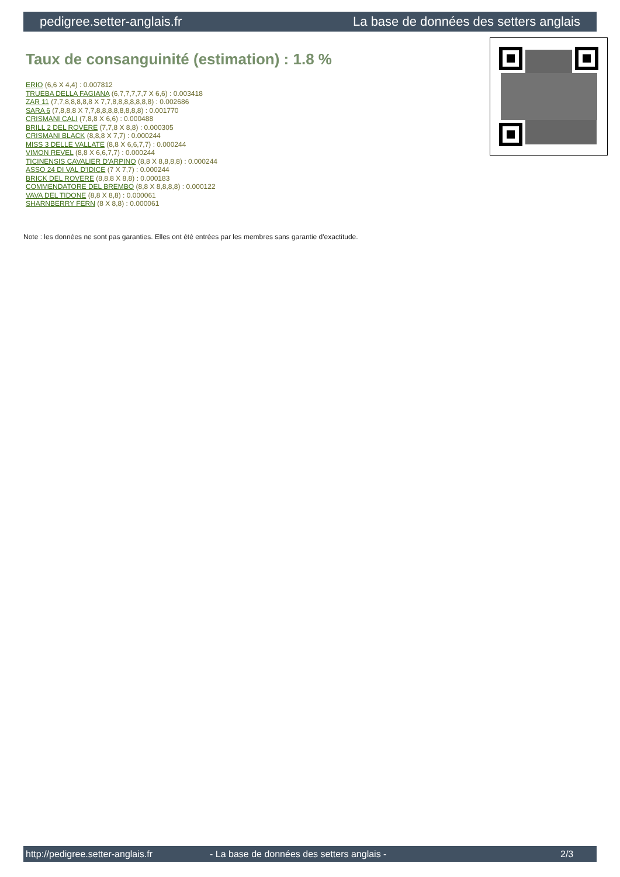pedigree.setter-anglais.fr La base de données des setters anglais
Taux de consanguinité (estimation) : 1.8 %
ERIO (6,6 X 4,4) : 0.007812
TRUEBA DELLA FAGIANA (6,7,7,7,7,7 X 6,6) : 0.003418
ZAR 11 (7,7,8,8,8,8,8 X 7,7,8,8,8,8,8,8,8) : 0.002686
SARA 6 (7,8,8,8 X 7,7,8,8,8,8,8,8,8,8) : 0.001770
CRISMANI CALI (7,8,8 X 6,6) : 0.000488
BRILL 2 DEL ROVERE (7,7,8 X 8,8) : 0.000305
CRISMANI BLACK (8,8,8 X 7,7) : 0.000244
MISS 3 DELLE VALLATE (8,8 X 6,6,7,7) : 0.000244
VIMON REVEL (8,8 X 6,6,7,7) : 0.000244
TICINENSIS CAVALIER D'ARPINO (8,8 X 8,8,8,8) : 0.000244
ASSO 24 DI VAL D'IDICE (7 X 7,7) : 0.000244
BRICK DEL ROVERE (8,8,8 X 8,8) : 0.000183
COMMENDATORE DEL BREMBO (8,8 X 8,8,8,8) : 0.000122
VAVA DEL TIDONE (8,8 X 8,8) : 0.000061
SHARNBERRY FERN (8 X 8,8) : 0.000061
Note : les données ne sont pas garanties. Elles ont été entrées par les membres sans garantie d'exactitude.
http://pedigree.setter-anglais.fr - La base de données des setters anglais - 2/3